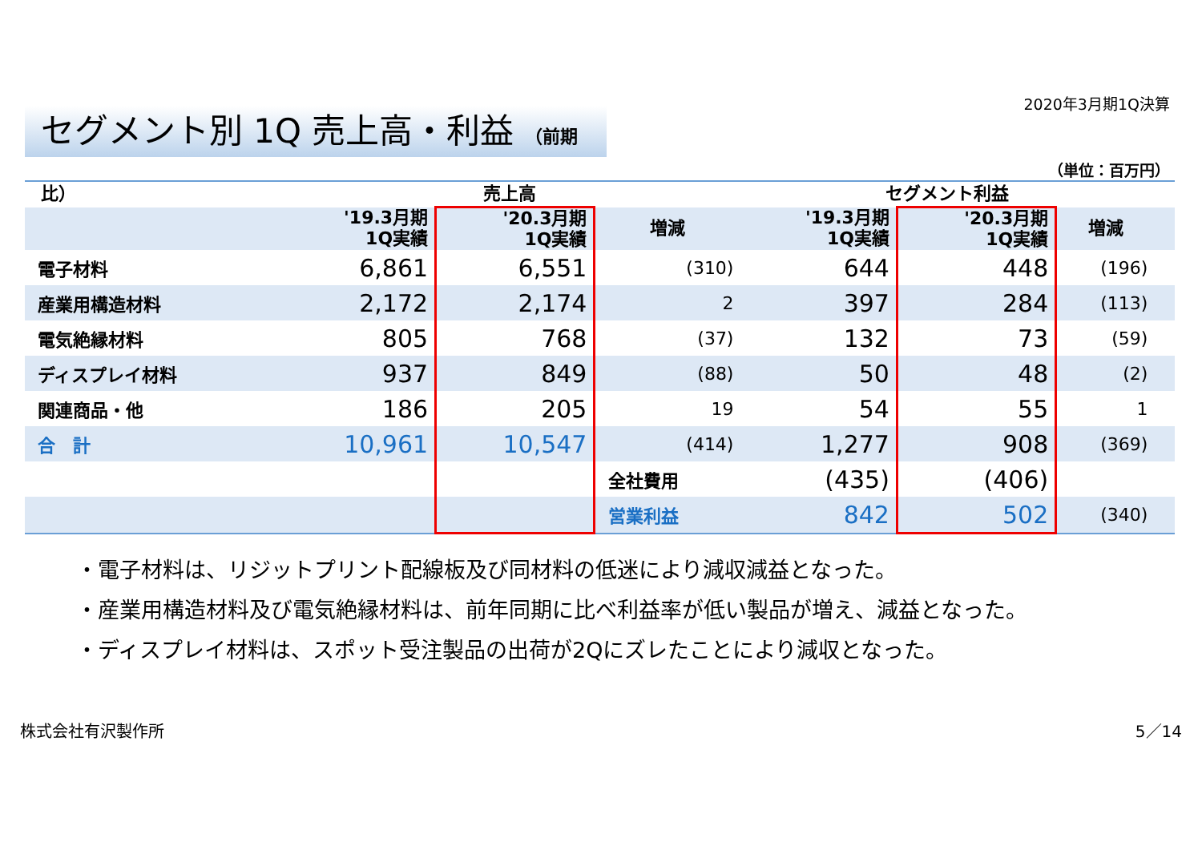2020年3月期1Q決算
セグメント別 1Q 売上高・利益 （前期比）
（単位：百万円）
| | 売上高 | | | セグメント利益 | | | |
| --- | --- | --- | --- | --- | --- | --- | --- |
| | '19.3月期 1Q実績 | '20.3月期 1Q実績 | 増減 | '19.3月期 1Q実績 | '20.3月期 1Q実績 | 増減 | |
| 電子材料 | 6,861 | 6,551 | (310) | 644 | 448 | (196) | |
| 産業用構造材料 | 2,172 | 2,174 | 2 | 397 | 284 | (113) | |
| 電気絶縁材料 | 805 | 768 | (37) | 132 | 73 | (59) | |
| ディスプレイ材料 | 937 | 849 | (88) | 50 | 48 | (2) | |
| 関連商品・他 | 186 | 205 | 19 | 54 | 55 | 1 | |
| 合 計 | 10,961 | 10,547 | (414) | 1,277 | 908 | (369) | |
| | | | 全社費用 | (435) | (406) | | |
| | | | 営業利益 | 842 | 502 | (340) | |
・電子材料は、リジットプリント配線板及び同材料の低迷により減収減益となった。
・産業用構造材料及び電気絶縁材料は、前年同期に比べ利益率が低い製品が増え、減益となった。
・ディスプレイ材料は、スポット受注製品の出荷が2Qにズレたことにより減収となった。
株式会社有沢製作所 5／14